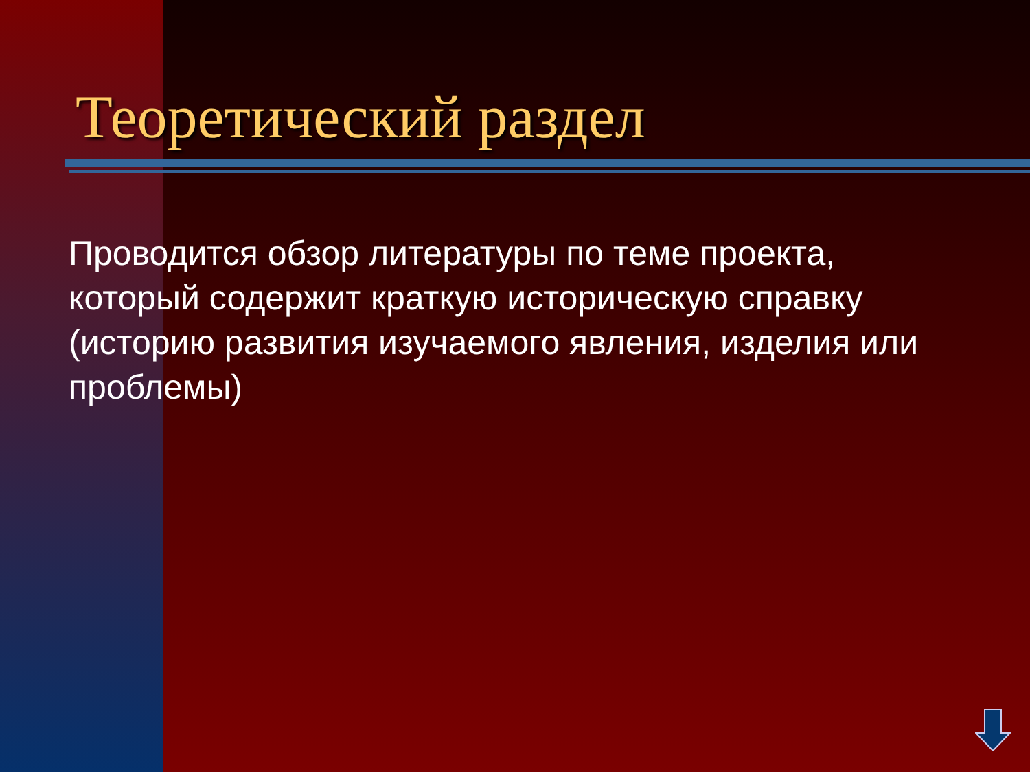Теоретический раздел
Проводится обзор литературы по теме проекта, который содержит краткую историческую справку (историю развития изучаемого явления, изделия или проблемы)